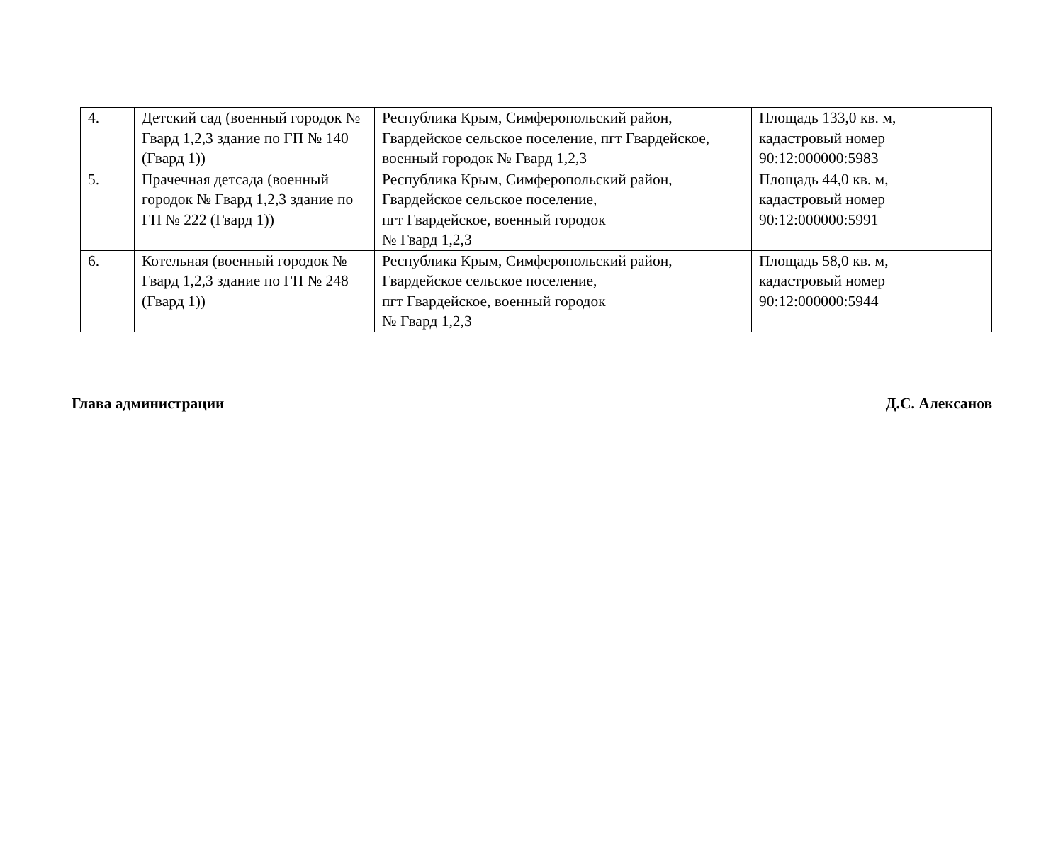| 4. | Детский сад (военный городок № Гвард 1,2,3 здание по ГП № 140 (Гвард 1)) | Республика Крым, Симферопольский район, Гвардейское сельское поселение, пгт Гвардейское, военный городок № Гвард 1,2,3 | Площадь 133,0 кв. м, кадастровый номер 90:12:000000:5983 |
| 5. | Прачечная детсада (военный городок № Гвард 1,2,3 здание по ГП № 222 (Гвард 1)) | Республика Крым, Симферопольский район, Гвардейское сельское поселение, пгт Гвардейское, военный городок № Гвард 1,2,3 | Площадь 44,0 кв. м, кадастровый номер 90:12:000000:5991 |
| 6. | Котельная (военный городок № Гвард 1,2,3 здание по ГП № 248 (Гвард 1)) | Республика Крым, Симферопольский район, Гвардейское сельское поселение, пгт Гвардейское, военный городок № Гвард 1,2,3 | Площадь 58,0 кв. м, кадастровый номер 90:12:000000:5944 |
Глава администрации Д.С. Алексанов